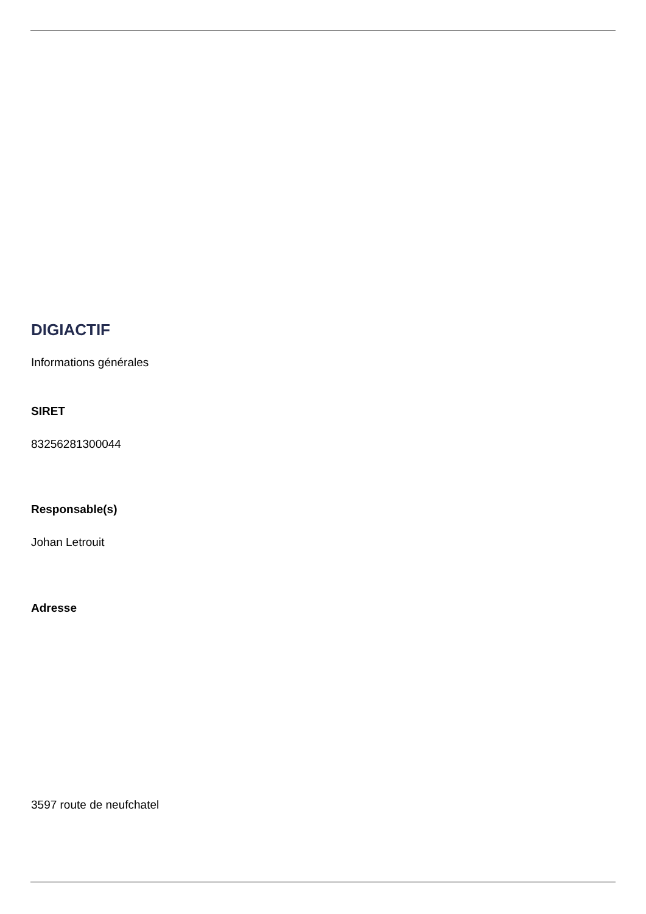DIGIACTIF
Informations générales
SIRET
83256281300044
Responsable(s)
Johan Letrouit
Adresse
3597 route de neufchatel